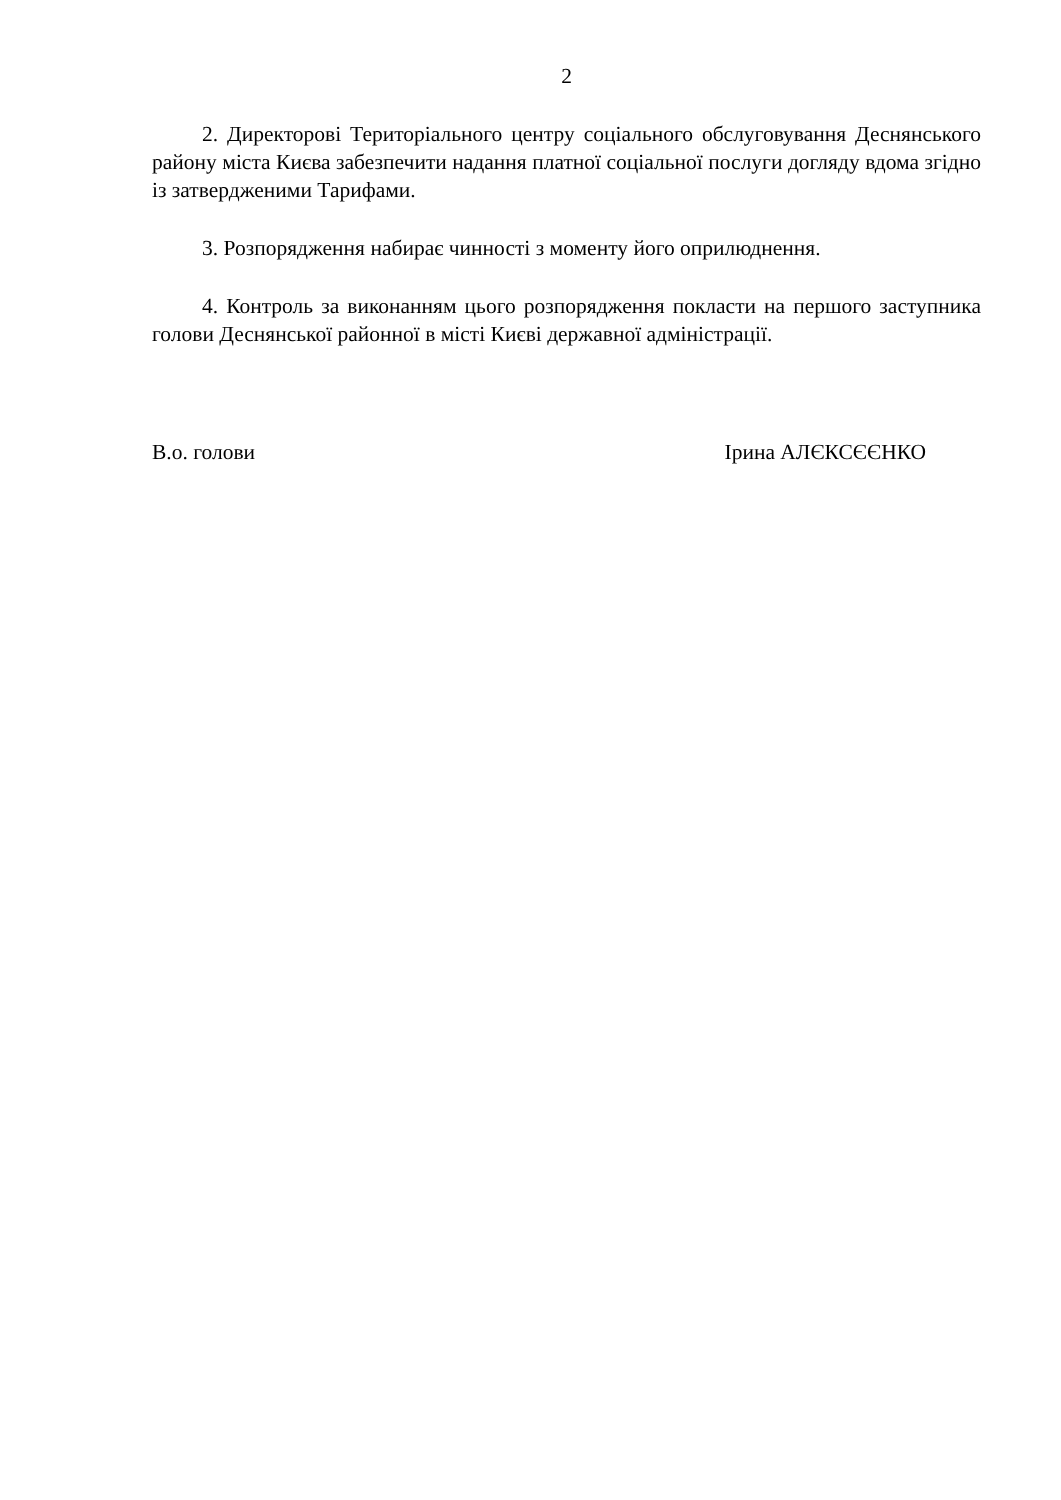2
2. Директорові Територіального центру соціального обслуговування Деснянського району міста Києва забезпечити надання платної соціальної послуги догляду вдома згідно із затвердженими Тарифами.
3. Розпорядження набирає чинності з моменту його оприлюднення.
4. Контроль за виконанням цього розпорядження покласти на першого заступника голови Деснянської районної в місті Києві державної адміністрації.
В.о. голови Ірина АЛЄКСЄЄНКО